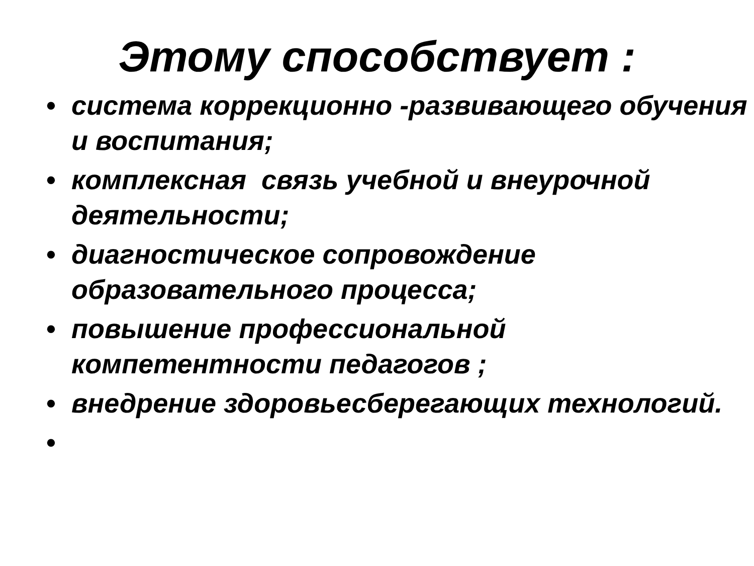Этому способствует :
• система коррекционно -развивающего обучения и воспитания;
• комплексная связь учебной и внеурочной деятельности;
• диагностическое сопровождение образовательного процесса;
• повышение профессиональной компетентности педагогов ;
• внедрение здоровьесберегающих технологий.
•